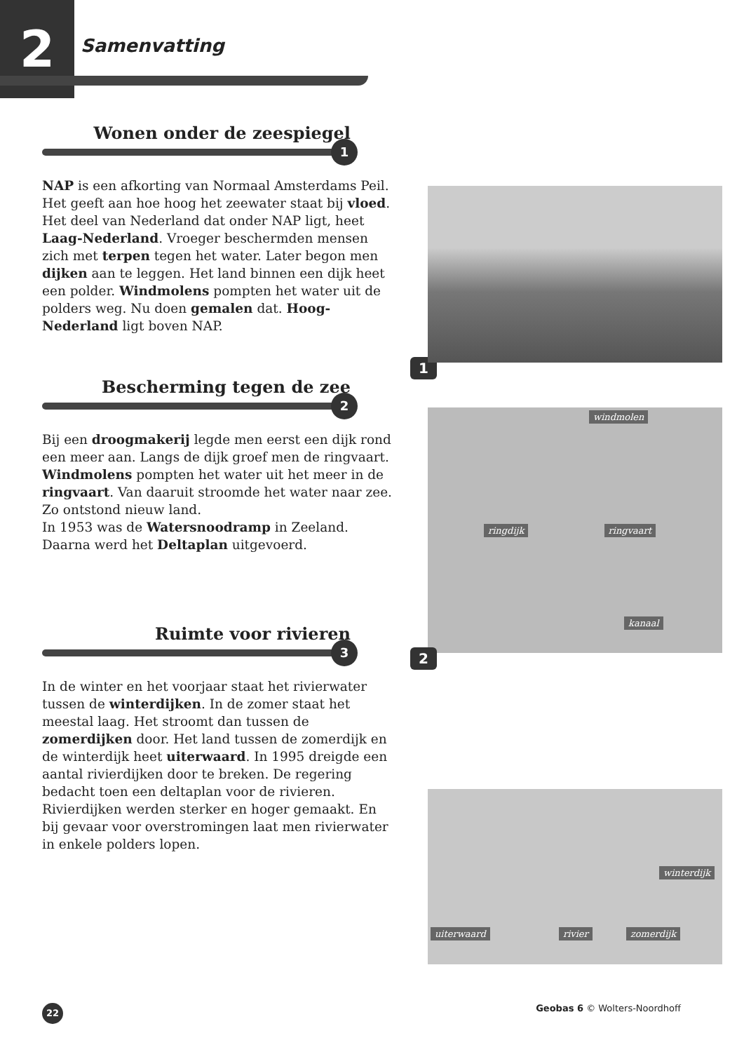2 Samenvatting
Wonen onder de zeespiegel
1
NAP is een afkorting van Normaal Amsterdams Peil. Het geeft aan hoe hoog het zeewater staat bij vloed. Het deel van Nederland dat onder NAP ligt, heet Laag-Nederland. Vroeger beschermden mensen zich met terpen tegen het water. Later begon men dijken aan te leggen. Het land binnen een dijk heet een polder. Windmolens pompten het water uit de polders weg. Nu doen gemalen dat. Hoog-Nederland ligt boven NAP.
Bescherming tegen de zee
2
Bij een droogmakerij legde men eerst een dijk rond een meer aan. Langs de dijk groef men de ringvaart. Windmolens pompten het water uit het meer in de ringvaart. Van daaruit stroomde het water naar zee. Zo ontstond nieuw land.
In 1953 was de Watersnoodramp in Zeeland. Daarna werd het Deltaplan uitgevoerd.
Ruimte voor rivieren
3
In de winter en het voorjaar staat het rivierwater tussen de winterdijken. In de zomer staat het meestal laag. Het stroomt dan tussen de zomerdijken door. Het land tussen de zomerdijk en de winterdijk heet uiterwaard. In 1995 dreigde een aantal rivierdijken door te breken. De regering bedacht toen een deltaplan voor de rivieren. Rivierdijken werden sterker en hoger gemaakt. En bij gevaar voor overstromingen laat men rivierwater in enkele polders lopen.
1
windmolen
ringdijk ringvaart
kanaal
2
winterdijk
uiterwaard rivier zomerdijk
22
Geobas 6 © Wolters-Noordhoff